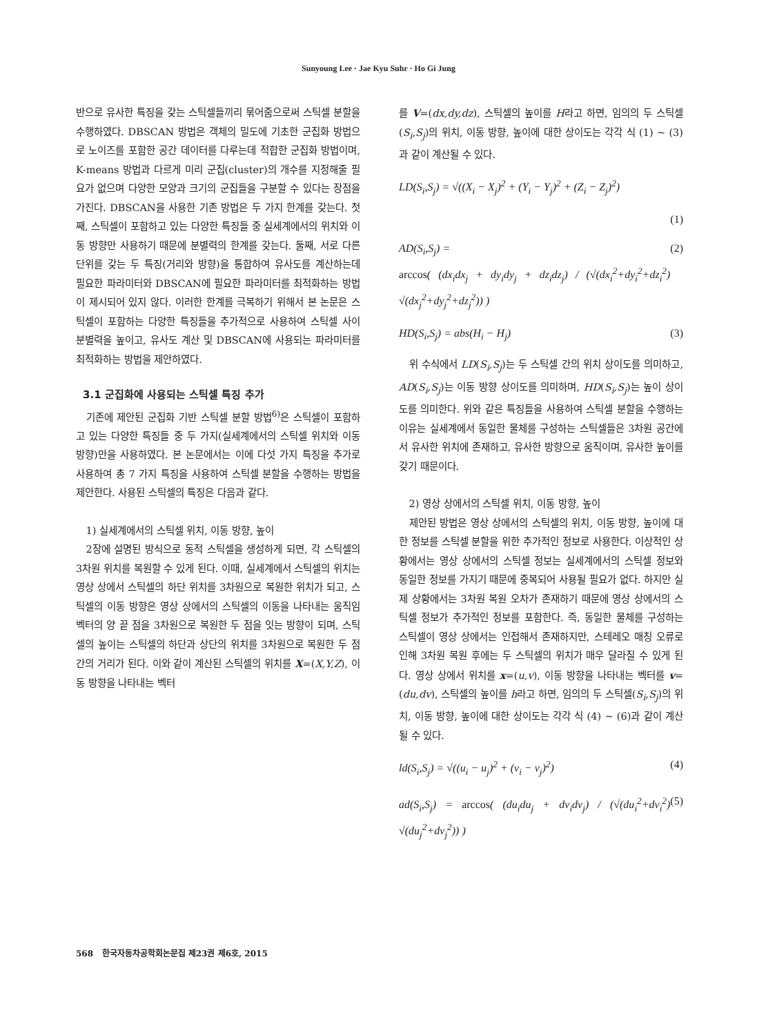Sunyoung Lee · Jae Kyu Suhr · Ho Gi Jung
반으로 유사한 특징을 갖는 스틱셀들끼리 묶어줌으로써 스틱셀 분할을 수행하였다. DBSCAN 방법은 객체의 밀도에 기초한 군집화 방법으로 노이즈를 포함한 공간 데이터를 다루는데 적합한 군집화 방법이며, K-means 방법과 다르게 미리 군집(cluster)의 개수를 지정해줄 필요가 없으며 다양한 모양과 크기의 군집들을 구분할 수 있다는 장점을 가진다. DBSCAN을 사용한 기존 방법은 두 가지 한계를 갖는다. 첫째, 스틱셀이 포함하고 있는 다양한 특징들 중 실세계에서의 위치와 이동 방향만 사용하기 때문에 분별력의 한계를 갖는다. 둘째, 서로 다른 단위를 갖는 두 특징(거리와 방향)을 통합하여 유사도를 계산하는데 필요한 파라미터와 DBSCAN에 필요한 파라미터를 최적화하는 방법이 제시되어 있지 않다. 이러한 한계를 극복하기 위해서 본 논문은 스틱셀이 포함하는 다양한 특징들을 추가적으로 사용하여 스틱셀 사이 분별력을 높이고, 유사도 계산 및 DBSCAN에 사용되는 파라미터를 최적화하는 방법을 제안하였다.
3.1 군집화에 사용되는 스틱셀 특징 추가
기존에 제안된 군집화 기반 스틱셀 분할 방법<sup>6)</sup>은 스틱셀이 포함하고 있는 다양한 특징들 중 두 가지(실세계에서의 스틱셀 위치와 이동 방향)만을 사용하였다. 본 논문에서는 이에 다섯 가지 특징을 추가로 사용하여 총 7 가지 특징을 사용하여 스틱셀 분할을 수행하는 방법을 제안한다. 사용된 스틱셀의 특징은 다음과 같다.
1) 실세계에서의 스틱셀 위치, 이동 방향, 높이
2장에 설명된 방식으로 동적 스틱셀을 생성하게 되면, 각 스틱셀의 3차원 위치를 복원할 수 있게 된다. 이때, 실세계에서 스틱셀의 위치는 영상 상에서 스틱셀의 하단 위치를 3차원으로 복원한 위치가 되고, 스틱셀의 이동 방향은 영상 상에서의 스틱셀의 이동을 나타내는 움직임 벡터의 양 끝 점을 3차원으로 복원한 두 점을 잇는 방향이 되며, 스틱셀의 높이는 스틱셀의 하단과 상단의 위치를 3차원으로 복원한 두 점 간의 거리가 된다. 이와 같이 계산된 스틱셀의 위치를 X=(X,Y,Z), 이동 방향을 나타내는 벡터
를 V=(dx,dy,dz), 스틱셀의 높이를 H라고 하면, 임의의 두 스틱셀(S<sub>i</sub>,S<sub>j</sub>)의 위치, 이동 방향, 높이에 대한 상이도는 각각 식 (1) ~ (3)과 같이 계산될 수 있다.
LD(S<sub>i</sub>,S<sub>j</sub>) = √((X<sub>i</sub> − X<sub>j</sub>)<sup>2</sup> + (Y<sub>i</sub> − Y<sub>j</sub>)<sup>2</sup> + (Z<sub>i</sub> − Z<sub>j</sub>)<sup>2</sup>)
(1)
AD(S<sub>i</sub>,S<sub>j</sub>) =
arccos( (dx<sub>i</sub>dx<sub>j</sub> + dy<sub>i</sub>dy<sub>j</sub> + dz<sub>i</sub>dz<sub>j</sub>) / (√(dx<sub>i</sub><sup>2</sup>+dy<sub>i</sub><sup>2</sup>+dz<sub>i</sub><sup>2</sup>) √(dx<sub>j</sub><sup>2</sup>+dy<sub>j</sub><sup>2</sup>+dz<sub>j</sub><sup>2</sup>)) ) (2)
HD(S<sub>i</sub>,S<sub>j</sub>) = abs(H<sub>i</sub> − H<sub>j</sub>) (3)
위 수식에서 LD(S<sub>i</sub>,S<sub>j</sub>)는 두 스틱셀 간의 위치 상이도를 의미하고, AD(S<sub>i</sub>,S<sub>j</sub>)는 이동 방향 상이도를 의미하며, HD(S<sub>i</sub>,S<sub>j</sub>)는 높이 상이도를 의미한다. 위와 같은 특징들을 사용하여 스틱셀 분할을 수행하는 이유는 실세계에서 동일한 물체를 구성하는 스틱셀들은 3차원 공간에서 유사한 위치에 존재하고, 유사한 방향으로 움직이며, 유사한 높이를 갖기 때문이다.
2) 영상 상에서의 스틱셀 위치, 이동 방향, 높이
제안된 방법은 영상 상에서의 스틱셀의 위치, 이동 방향, 높이에 대한 정보를 스틱셀 분할을 위한 추가적인 정보로 사용한다. 이상적인 상황에서는 영상 상에서의 스틱셀 정보는 실세계에서의 스틱셀 정보와 동일한 정보를 가지기 때문에 중복되어 사용될 필요가 없다. 하지만 실제 상황에서는 3차원 복원 오차가 존재하기 때문에 영상 상에서의 스틱셀 정보가 추가적인 정보를 포함한다. 즉, 동일한 물체를 구성하는 스틱셀이 영상 상에서는 인접해서 존재하지만, 스테레오 매칭 오류로 인해 3차원 복원 후에는 두 스틱셀의 위치가 매우 달라질 수 있게 된다. 영상 상에서 위치를 x=(u,v), 이동 방향을 나타내는 벡터를 v=(du,dv), 스틱셀의 높이를 h라고 하면, 임의의 두 스틱셀(S<sub>i</sub>,S<sub>j</sub>)의 위치, 이동 방향, 높이에 대한 상이도는 각각 식 (4) ~ (6)과 같이 계산될 수 있다.
ld(S<sub>i</sub>,S<sub>j</sub>) = √((u<sub>i</sub> − u<sub>j</sub>)<sup>2</sup> + (v<sub>i</sub> − v<sub>j</sub>)<sup>2</sup>) (4)
ad(S<sub>i</sub>,S<sub>j</sub>) = arccos( (du<sub>i</sub>du<sub>j</sub> + dv<sub>i</sub>dv<sub>j</sub>) / (√(du<sub>i</sub><sup>2</sup>+dv<sub>i</sub><sup>2</sup>) √(du<sub>j</sub><sup>2</sup>+dv<sub>j</sub><sup>2</sup>)) ) (5)
568 한국자동차공학회논문집 제23권 제6호, 2015